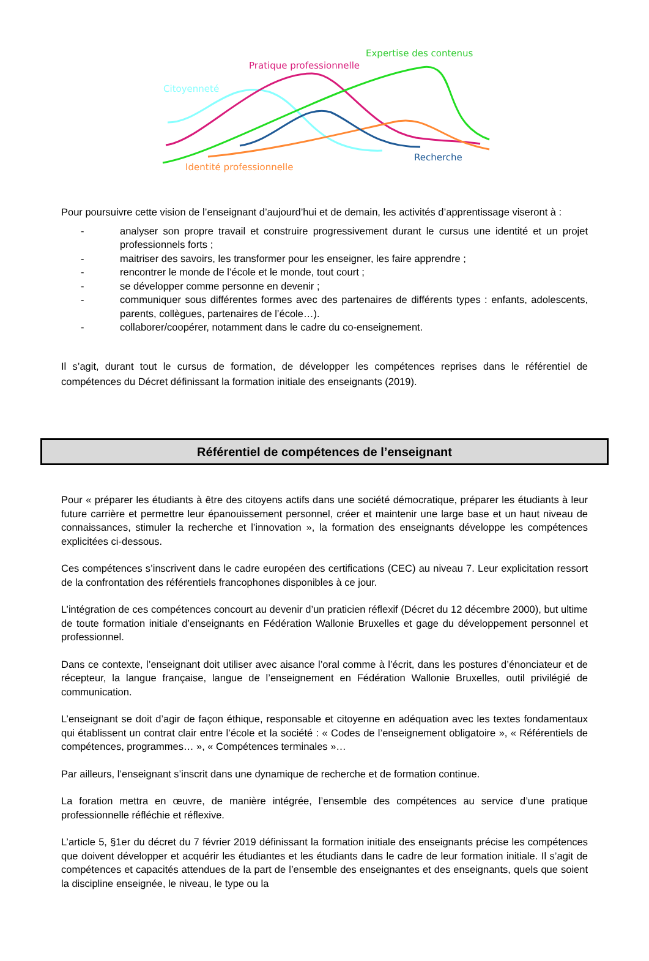Expertise des contenus
Pratique professionnelle
Citoyenneté
Recherche
Identité professionnelle
Pour poursuivre cette vision de l’enseignant d’aujourd’hui et de demain, les activités d’apprentissage viseront à :
- analyser son propre travail et construire progressivement durant le cursus une identité et un projet professionnels forts ;
- maitriser des savoirs, les transformer pour les enseigner, les faire apprendre ;
- rencontrer le monde de l’école et le monde, tout court ;
- se développer comme personne en devenir ;
- communiquer sous différentes formes avec des partenaires de différents types : enfants, adolescents, parents, collègues, partenaires de l’école…).
- collaborer/coopérer, notamment dans le cadre du co-enseignement.
Il s’agit, durant tout le cursus de formation, de développer les compétences reprises dans le référentiel de compétences du Décret définissant la formation initiale des enseignants (2019).
Référentiel de compétences de l’enseignant
Pour « préparer les étudiants à être des citoyens actifs dans une société démocratique, préparer les étudiants à leur future carrière et permettre leur épanouissement personnel, créer et maintenir une large base et un haut niveau de connaissances, stimuler la recherche et l’innovation », la formation des enseignants développe les compétences explicitées ci-dessous.
Ces compétences s’inscrivent dans le cadre européen des certifications (CEC) au niveau 7. Leur explicitation ressort de la confrontation des référentiels francophones disponibles à ce jour.
L’intégration de ces compétences concourt au devenir d’un praticien réflexif (Décret du 12 décembre 2000), but ultime de toute formation initiale d’enseignants en Fédération Wallonie Bruxelles et gage du développement personnel et professionnel.
Dans ce contexte, l’enseignant doit utiliser avec aisance l’oral comme à l’écrit, dans les postures d’énonciateur et de récepteur, la langue française, langue de l’enseignement en Fédération Wallonie Bruxelles, outil privilégié de communication.
L’enseignant se doit d’agir de façon éthique, responsable et citoyenne en adéquation avec les textes fondamentaux qui établissent un contrat clair entre l’école et la société : « Codes de l’enseignement obligatoire », « Référentiels de compétences, programmes… », « Compétences terminales »…
Par ailleurs, l’enseignant s’inscrit dans une dynamique de recherche et de formation continue.
La foration mettra en œuvre, de manière intégrée, l’ensemble des compétences au service d’une pratique professionnelle réfléchie et réflexive.
L’article 5, §1er du décret du 7 février 2019 définissant la formation initiale des enseignants précise les compétences que doivent développer et acquérir les étudiantes et les étudiants dans le cadre de leur formation initiale. Il s’agit de compétences et capacités attendues de la part de l’ensemble des enseignantes et des enseignants, quels que soient la discipline enseignée, le niveau, le type ou la